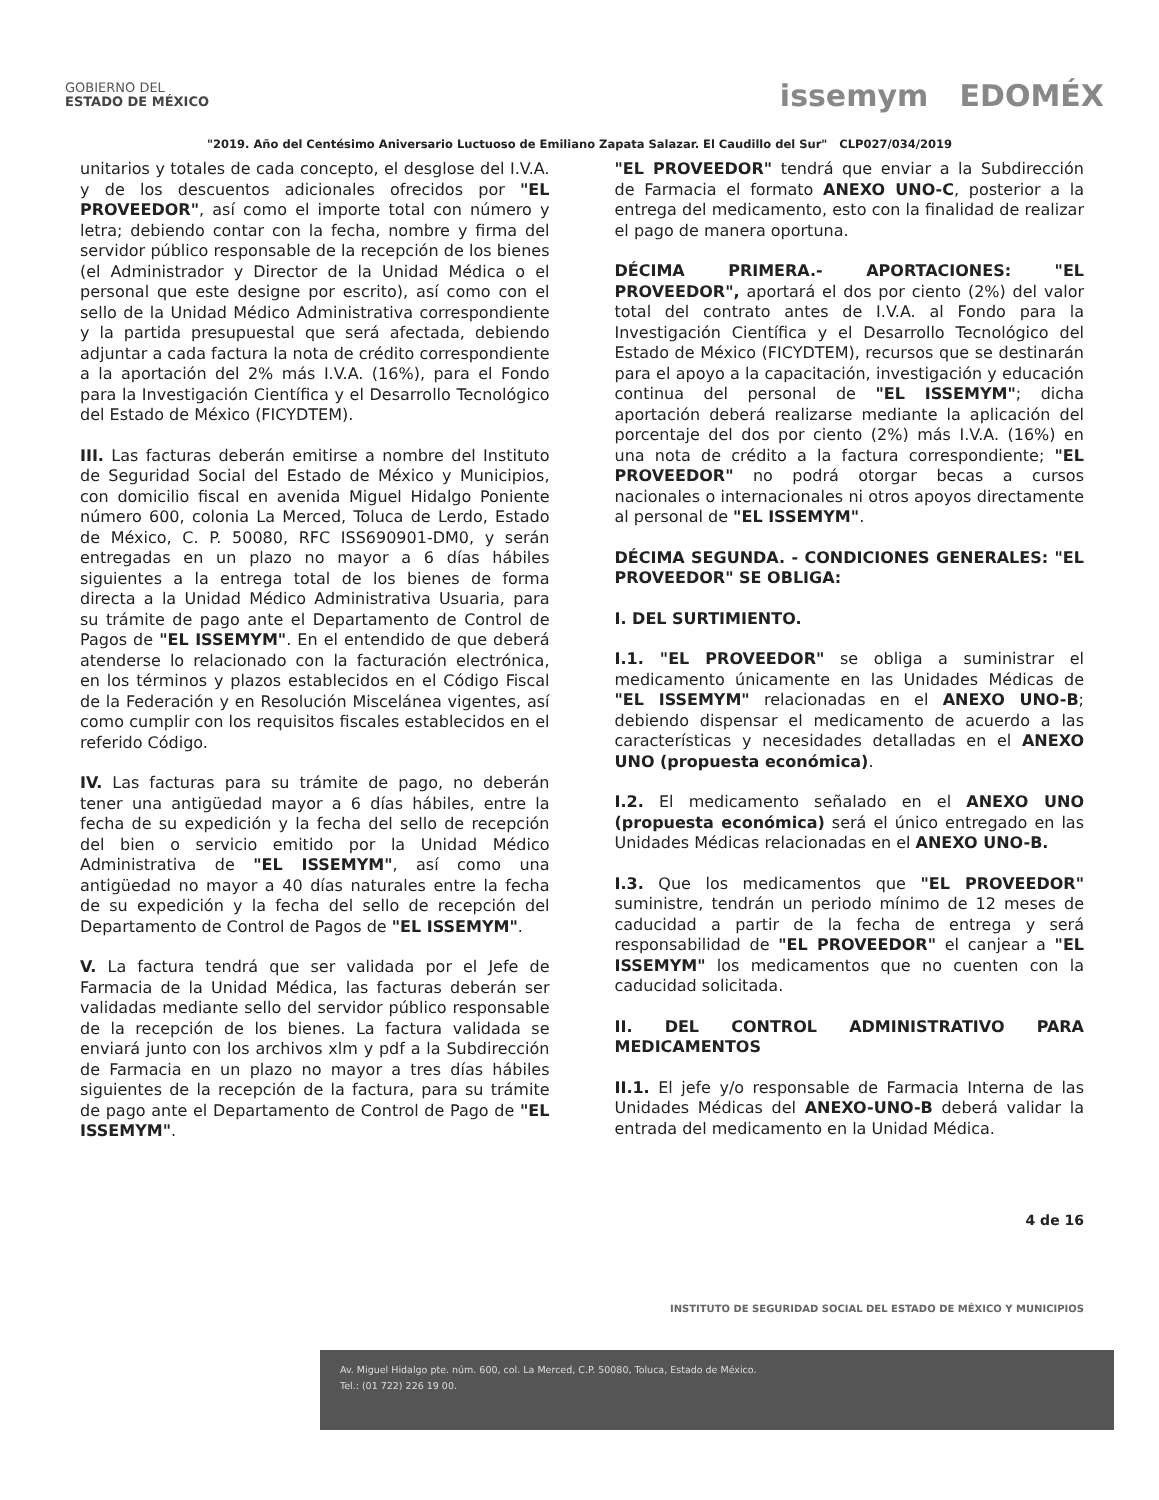GOBIERNO DEL
ESTADO DE MÉXICO
issemym EDOMÉX
"2019. Año del Centésimo Aniversario Luctuoso de Emiliano Zapata Salazar. El Caudillo del Sur" CLP027/034/2019
unitarios y totales de cada concepto, el desglose del I.V.A. y de los descuentos adicionales ofrecidos por "EL PROVEEDOR", así como el importe total con número y letra; debiendo contar con la fecha, nombre y firma del servidor público responsable de la recepción de los bienes (el Administrador y Director de la Unidad Médica o el personal que este designe por escrito), así como con el sello de la Unidad Médico Administrativa correspondiente y la partida presupuestal que será afectada, debiendo adjuntar a cada factura la nota de crédito correspondiente a la aportación del 2% más I.V.A. (16%), para el Fondo para la Investigación Científica y el Desarrollo Tecnológico del Estado de México (FICYDTEM).
III. Las facturas deberán emitirse a nombre del Instituto de Seguridad Social del Estado de México y Municipios, con domicilio fiscal en avenida Miguel Hidalgo Poniente número 600, colonia La Merced, Toluca de Lerdo, Estado de México, C. P. 50080, RFC ISS690901-DM0, y serán entregadas en un plazo no mayor a 6 días hábiles siguientes a la entrega total de los bienes de forma directa a la Unidad Médico Administrativa Usuaria, para su trámite de pago ante el Departamento de Control de Pagos de "EL ISSEMYM". En el entendido de que deberá atenderse lo relacionado con la facturación electrónica, en los términos y plazos establecidos en el Código Fiscal de la Federación y en Resolución Miscelánea vigentes, así como cumplir con los requisitos fiscales establecidos en el referido Código.
IV. Las facturas para su trámite de pago, no deberán tener una antigüedad mayor a 6 días hábiles, entre la fecha de su expedición y la fecha del sello de recepción del bien o servicio emitido por la Unidad Médico Administrativa de "EL ISSEMYM", así como una antigüedad no mayor a 40 días naturales entre la fecha de su expedición y la fecha del sello de recepción del Departamento de Control de Pagos de "EL ISSEMYM".
V. La factura tendrá que ser validada por el Jefe de Farmacia de la Unidad Médica, las facturas deberán ser validadas mediante sello del servidor público responsable de la recepción de los bienes. La factura validada se enviará junto con los archivos xlm y pdf a la Subdirección de Farmacia en un plazo no mayor a tres días hábiles siguientes de la recepción de la factura, para su trámite de pago ante el Departamento de Control de Pago de "EL ISSEMYM".
"EL PROVEEDOR" tendrá que enviar a la Subdirección de Farmacia el formato ANEXO UNO-C, posterior a la entrega del medicamento, esto con la finalidad de realizar el pago de manera oportuna.
DÉCIMA PRIMERA.- APORTACIONES: "EL PROVEEDOR", aportará el dos por ciento (2%) del valor total del contrato antes de I.V.A. al Fondo para la Investigación Científica y el Desarrollo Tecnológico del Estado de México (FICYDTEM), recursos que se destinarán para el apoyo a la capacitación, investigación y educación continua del personal de "EL ISSEMYM"; dicha aportación deberá realizarse mediante la aplicación del porcentaje del dos por ciento (2%) más I.V.A. (16%) en una nota de crédito a la factura correspondiente; "EL PROVEEDOR" no podrá otorgar becas a cursos nacionales o internacionales ni otros apoyos directamente al personal de "EL ISSEMYM".
DÉCIMA SEGUNDA. - CONDICIONES GENERALES: "EL PROVEEDOR" SE OBLIGA:
I. DEL SURTIMIENTO.
I.1. "EL PROVEEDOR" se obliga a suministrar el medicamento únicamente en las Unidades Médicas de "EL ISSEMYM" relacionadas en el ANEXO UNO-B; debiendo dispensar el medicamento de acuerdo a las características y necesidades detalladas en el ANEXO UNO (propuesta económica).
I.2. El medicamento señalado en el ANEXO UNO (propuesta económica) será el único entregado en las Unidades Médicas relacionadas en el ANEXO UNO-B.
I.3. Que los medicamentos que "EL PROVEEDOR" suministre, tendrán un periodo mínimo de 12 meses de caducidad a partir de la fecha de entrega y será responsabilidad de "EL PROVEEDOR" el canjear a "EL ISSEMYM" los medicamentos que no cuenten con la caducidad solicitada.
II. DEL CONTROL ADMINISTRATIVO PARA MEDICAMENTOS
II.1. El jefe y/o responsable de Farmacia Interna de las Unidades Médicas del ANEXO-UNO-B deberá validar la entrada del medicamento en la Unidad Médica.
4 de 16
INSTITUTO DE SEGURIDAD SOCIAL DEL ESTADO DE MÉXICO Y MUNICIPIOS
Av. Miguel Hidalgo pte. núm. 600, col. La Merced, C.P. 50080, Toluca, Estado de México.
Tel.: (01 722) 226 19 00.